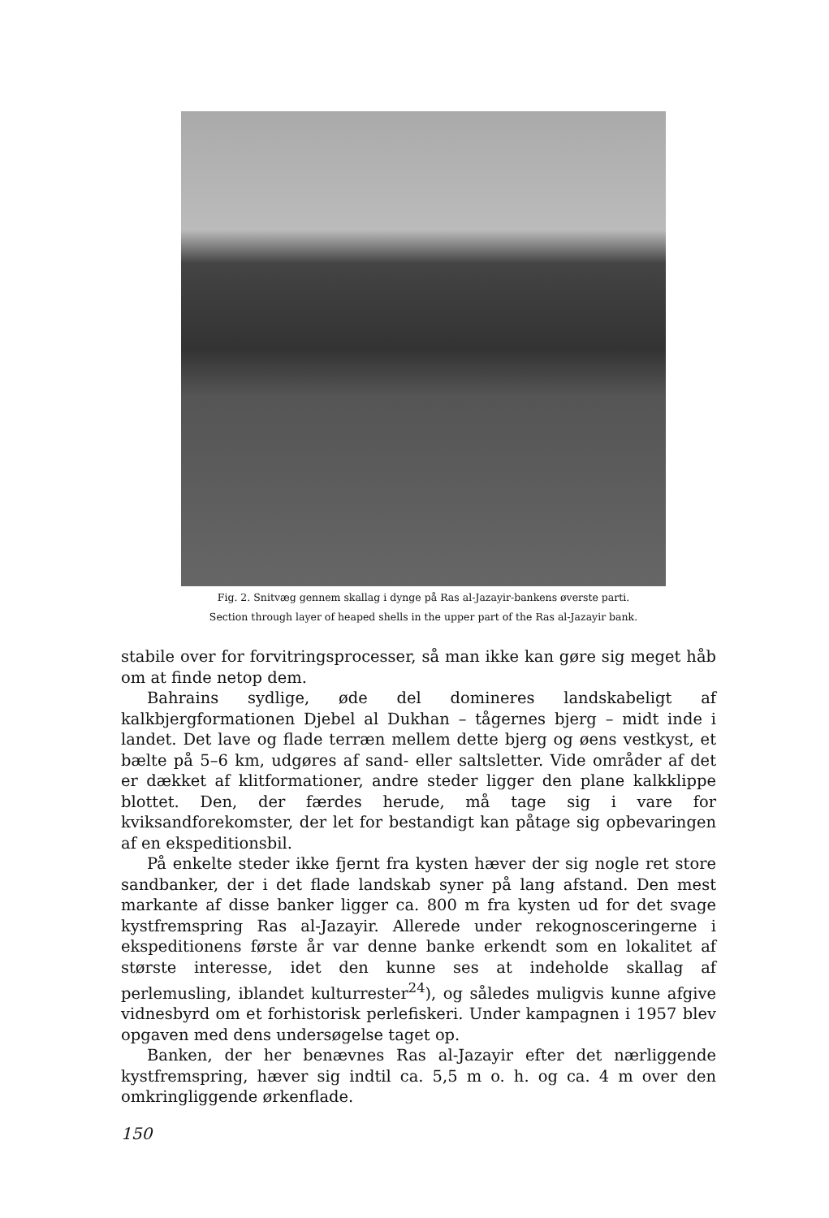Fig. 2. Snitvæg gennem skallag i dynge på Ras al-Jazayir-bankens øverste parti.
Section through layer of heaped shells in the upper part of the Ras al-Jazayir bank.
stabile over for forvitringsprocesser, så man ikke kan gøre sig meget håb om at finde netop dem.
Bahrains sydlige, øde del domineres landskabeligt af kalkbjergformationen Djebel al Dukhan – tågernes bjerg – midt inde i landet. Det lave og flade terræn mellem dette bjerg og øens vestkyst, et bælte på 5–6 km, udgøres af sand- eller saltsletter. Vide områder af det er dækket af klitformationer, andre steder ligger den plane kalkklippe blottet. Den, der færdes herude, må tage sig i vare for kviksandforekomster, der let for bestandigt kan påtage sig opbevaringen af en ekspeditionsbil.
På enkelte steder ikke fjernt fra kysten hæver der sig nogle ret store sandbanker, der i det flade landskab syner på lang afstand. Den mest markante af disse banker ligger ca. 800 m fra kysten ud for det svage kystfremspring Ras al-Jazayir. Allerede under rekognosceringerne i ekspeditionens første år var denne banke erkendt som en lokalitet af største interesse, idet den kunne ses at indeholde skallag af perlemusling, iblandet kulturrester<sup>24</sup>), og således muligvis kunne afgive vidnesbyrd om et forhistorisk perlefiskeri. Under kampagnen i 1957 blev opgaven med dens undersøgelse taget op.
Banken, der her benævnes Ras al-Jazayir efter det nærliggende kystfremspring, hæver sig indtil ca. 5,5 m o. h. og ca. 4 m over den omkringliggende ørkenflade.
150